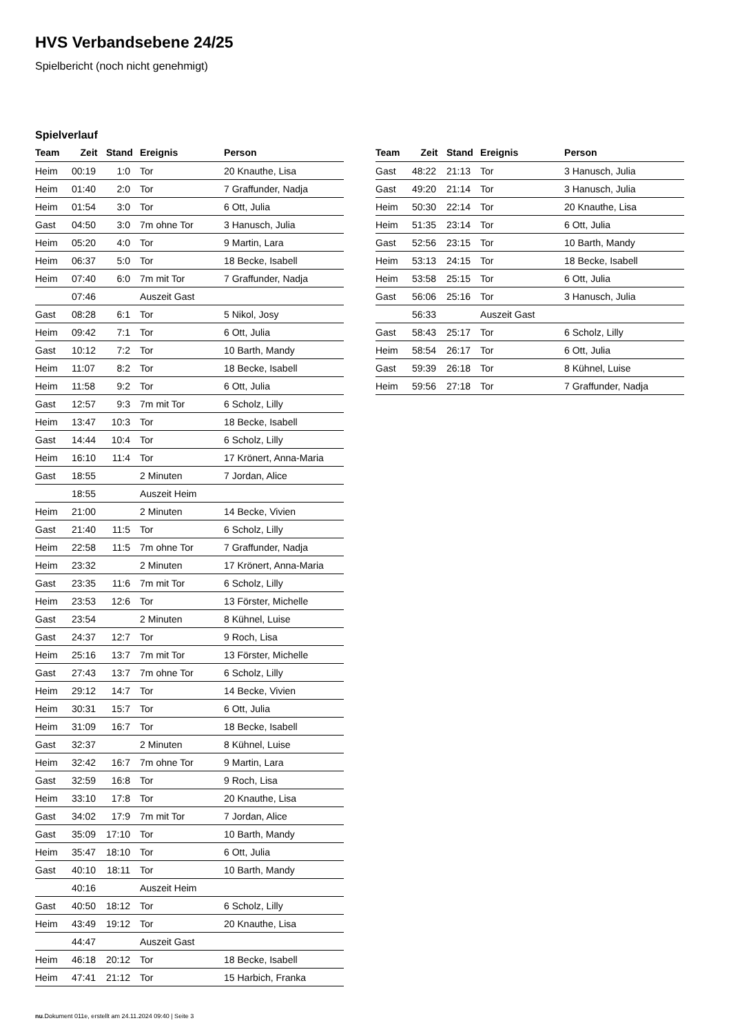HVS Verbandsebene 24/25
Spielbericht (noch nicht genehmigt)
Spielverlauf
| Team | Zeit | Stand | Ereignis | Person |
| --- | --- | --- | --- | --- |
| Heim | 00:19 | 1:0 | Tor | 20 Knauthe, Lisa |
| Heim | 01:40 | 2:0 | Tor | 7 Graffunder, Nadja |
| Heim | 01:54 | 3:0 | Tor | 6 Ott, Julia |
| Gast | 04:50 | 3:0 | 7m ohne Tor | 3 Hanusch, Julia |
| Heim | 05:20 | 4:0 | Tor | 9 Martin, Lara |
| Heim | 06:37 | 5:0 | Tor | 18 Becke, Isabell |
| Heim | 07:40 | 6:0 | 7m mit Tor | 7 Graffunder, Nadja |
| | 07:46 | | Auszeit Gast | |
| Gast | 08:28 | 6:1 | Tor | 5 Nikol, Josy |
| Heim | 09:42 | 7:1 | Tor | 6 Ott, Julia |
| Gast | 10:12 | 7:2 | Tor | 10 Barth, Mandy |
| Heim | 11:07 | 8:2 | Tor | 18 Becke, Isabell |
| Heim | 11:58 | 9:2 | Tor | 6 Ott, Julia |
| Gast | 12:57 | 9:3 | 7m mit Tor | 6 Scholz, Lilly |
| Heim | 13:47 | 10:3 | Tor | 18 Becke, Isabell |
| Gast | 14:44 | 10:4 | Tor | 6 Scholz, Lilly |
| Heim | 16:10 | 11:4 | Tor | 17 Krönert, Anna-Maria |
| Gast | 18:55 | | 2 Minuten | 7 Jordan, Alice |
| | 18:55 | | Auszeit Heim | |
| Heim | 21:00 | | 2 Minuten | 14 Becke, Vivien |
| Gast | 21:40 | 11:5 | Tor | 6 Scholz, Lilly |
| Heim | 22:58 | 11:5 | 7m ohne Tor | 7 Graffunder, Nadja |
| Heim | 23:32 | | 2 Minuten | 17 Krönert, Anna-Maria |
| Gast | 23:35 | 11:6 | 7m mit Tor | 6 Scholz, Lilly |
| Heim | 23:53 | 12:6 | Tor | 13 Förster, Michelle |
| Gast | 23:54 | | 2 Minuten | 8 Kühnel, Luise |
| Gast | 24:37 | 12:7 | Tor | 9 Roch, Lisa |
| Heim | 25:16 | 13:7 | 7m mit Tor | 13 Förster, Michelle |
| Gast | 27:43 | 13:7 | 7m ohne Tor | 6 Scholz, Lilly |
| Heim | 29:12 | 14:7 | Tor | 14 Becke, Vivien |
| Heim | 30:31 | 15:7 | Tor | 6 Ott, Julia |
| Heim | 31:09 | 16:7 | Tor | 18 Becke, Isabell |
| Gast | 32:37 | | 2 Minuten | 8 Kühnel, Luise |
| Heim | 32:42 | 16:7 | 7m ohne Tor | 9 Martin, Lara |
| Gast | 32:59 | 16:8 | Tor | 9 Roch, Lisa |
| Heim | 33:10 | 17:8 | Tor | 20 Knauthe, Lisa |
| Gast | 34:02 | 17:9 | 7m mit Tor | 7 Jordan, Alice |
| Gast | 35:09 | 17:10 | Tor | 10 Barth, Mandy |
| Heim | 35:47 | 18:10 | Tor | 6 Ott, Julia |
| Gast | 40:10 | 18:11 | Tor | 10 Barth, Mandy |
| | 40:16 | | Auszeit Heim | |
| Gast | 40:50 | 18:12 | Tor | 6 Scholz, Lilly |
| Heim | 43:49 | 19:12 | Tor | 20 Knauthe, Lisa |
| | 44:47 | | Auszeit Gast | |
| Heim | 46:18 | 20:12 | Tor | 18 Becke, Isabell |
| Heim | 47:41 | 21:12 | Tor | 15 Harbich, Franka |
| Team | Zeit | Stand | Ereignis | Person |
| --- | --- | --- | --- | --- |
| Gast | 48:22 | 21:13 | Tor | 3 Hanusch, Julia |
| Gast | 49:20 | 21:14 | Tor | 3 Hanusch, Julia |
| Heim | 50:30 | 22:14 | Tor | 20 Knauthe, Lisa |
| Heim | 51:35 | 23:14 | Tor | 6 Ott, Julia |
| Gast | 52:56 | 23:15 | Tor | 10 Barth, Mandy |
| Heim | 53:13 | 24:15 | Tor | 18 Becke, Isabell |
| Heim | 53:58 | 25:15 | Tor | 6 Ott, Julia |
| Gast | 56:06 | 25:16 | Tor | 3 Hanusch, Julia |
| | 56:33 | | Auszeit Gast | |
| Gast | 58:43 | 25:17 | Tor | 6 Scholz, Lilly |
| Heim | 58:54 | 26:17 | Tor | 6 Ott, Julia |
| Gast | 59:39 | 26:18 | Tor | 8 Kühnel, Luise |
| Heim | 59:56 | 27:18 | Tor | 7 Graffunder, Nadja |
nu.Dokument 011e, erstellt am 24.11.2024 09:40 | Seite 3